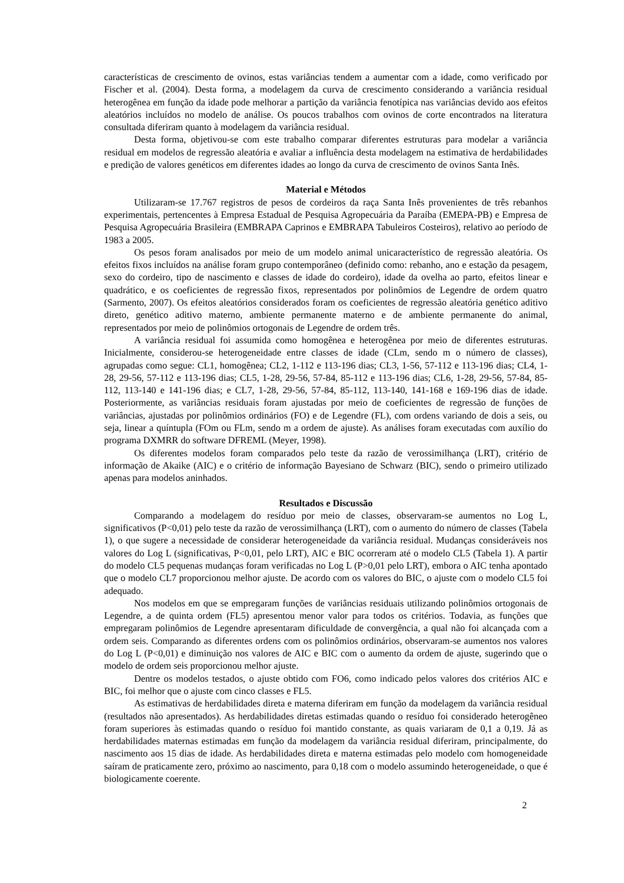características de crescimento de ovinos, estas variâncias tendem a aumentar com a idade, como verificado por Fischer et al. (2004). Desta forma, a modelagem da curva de crescimento considerando a variância residual heterogênea em função da idade pode melhorar a partição da variância fenotípica nas variâncias devido aos efeitos aleatórios incluídos no modelo de análise. Os poucos trabalhos com ovinos de corte encontrados na literatura consultada diferiram quanto à modelagem da variância residual.
Desta forma, objetivou-se com este trabalho comparar diferentes estruturas para modelar a variância residual em modelos de regressão aleatória e avaliar a influência desta modelagem na estimativa de herdabilidades e predição de valores genéticos em diferentes idades ao longo da curva de crescimento de ovinos Santa Inês.
Material e Métodos
Utilizaram-se 17.767 registros de pesos de cordeiros da raça Santa Inês provenientes de três rebanhos experimentais, pertencentes à Empresa Estadual de Pesquisa Agropecuária da Paraíba (EMEPA-PB) e Empresa de Pesquisa Agropecuária Brasileira (EMBRAPA Caprinos e EMBRAPA Tabuleiros Costeiros), relativo ao período de 1983 a 2005.
Os pesos foram analisados por meio de um modelo animal unicaracterístico de regressão aleatória. Os efeitos fixos incluídos na análise foram grupo contemporâneo (definido como: rebanho, ano e estação da pesagem, sexo do cordeiro, tipo de nascimento e classes de idade do cordeiro), idade da ovelha ao parto, efeitos linear e quadrático, e os coeficientes de regressão fixos, representados por polinômios de Legendre de ordem quatro (Sarmento, 2007). Os efeitos aleatórios considerados foram os coeficientes de regressão aleatória genético aditivo direto, genético aditivo materno, ambiente permanente materno e de ambiente permanente do animal, representados por meio de polinômios ortogonais de Legendre de ordem três.
A variância residual foi assumida como homogênea e heterogênea por meio de diferentes estruturas. Inicialmente, considerou-se heterogeneidade entre classes de idade (CLm, sendo m o número de classes), agrupadas como segue: CL1, homogênea; CL2, 1-112 e 113-196 dias; CL3, 1-56, 57-112 e 113-196 dias; CL4, 1-28, 29-56, 57-112 e 113-196 dias; CL5, 1-28, 29-56, 57-84, 85-112 e 113-196 dias; CL6, 1-28, 29-56, 57-84, 85-112, 113-140 e 141-196 dias; e CL7, 1-28, 29-56, 57-84, 85-112, 113-140, 141-168 e 169-196 dias de idade. Posteriormente, as variâncias residuais foram ajustadas por meio de coeficientes de regressão de funções de variâncias, ajustadas por polinômios ordinários (FO) e de Legendre (FL), com ordens variando de dois a seis, ou seja, linear a quíntupla (FOm ou FLm, sendo m a ordem de ajuste). As análises foram executadas com auxílio do programa DXMRR do software DFREML (Meyer, 1998).
Os diferentes modelos foram comparados pelo teste da razão de verossimilhança (LRT), critério de informação de Akaike (AIC) e o critério de informação Bayesiano de Schwarz (BIC), sendo o primeiro utilizado apenas para modelos aninhados.
Resultados e Discussão
Comparando a modelagem do resíduo por meio de classes, observaram-se aumentos no Log L, significativos (P<0,01) pelo teste da razão de verossimilhança (LRT), com o aumento do número de classes (Tabela 1), o que sugere a necessidade de considerar heterogeneidade da variância residual. Mudanças consideráveis nos valores do Log L (significativas, P<0,01, pelo LRT), AIC e BIC ocorreram até o modelo CL5 (Tabela 1). A partir do modelo CL5 pequenas mudanças foram verificadas no Log L (P>0,01 pelo LRT), embora o AIC tenha apontado que o modelo CL7 proporcionou melhor ajuste. De acordo com os valores do BIC, o ajuste com o modelo CL5 foi adequado.
Nos modelos em que se empregaram funções de variâncias residuais utilizando polinômios ortogonais de Legendre, a de quinta ordem (FL5) apresentou menor valor para todos os critérios. Todavia, as funções que empregaram polinômios de Legendre apresentaram dificuldade de convergência, a qual não foi alcançada com a ordem seis. Comparando as diferentes ordens com os polinômios ordinários, observaram-se aumentos nos valores do Log L (P<0,01) e diminuição nos valores de AIC e BIC com o aumento da ordem de ajuste, sugerindo que o modelo de ordem seis proporcionou melhor ajuste.
Dentre os modelos testados, o ajuste obtido com FO6, como indicado pelos valores dos critérios AIC e BIC, foi melhor que o ajuste com cinco classes e FL5.
As estimativas de herdabilidades direta e materna diferiram em função da modelagem da variância residual (resultados não apresentados). As herdabilidades diretas estimadas quando o resíduo foi considerado heterogêneo foram superiores às estimadas quando o resíduo foi mantido constante, as quais variaram de 0,1 a 0,19. Já as herdabilidades maternas estimadas em função da modelagem da variância residual diferiram, principalmente, do nascimento aos 15 dias de idade. As herdabilidades direta e materna estimadas pelo modelo com homogeneidade saíram de praticamente zero, próximo ao nascimento, para 0,18 com o modelo assumindo heterogeneidade, o que é biologicamente coerente.
2